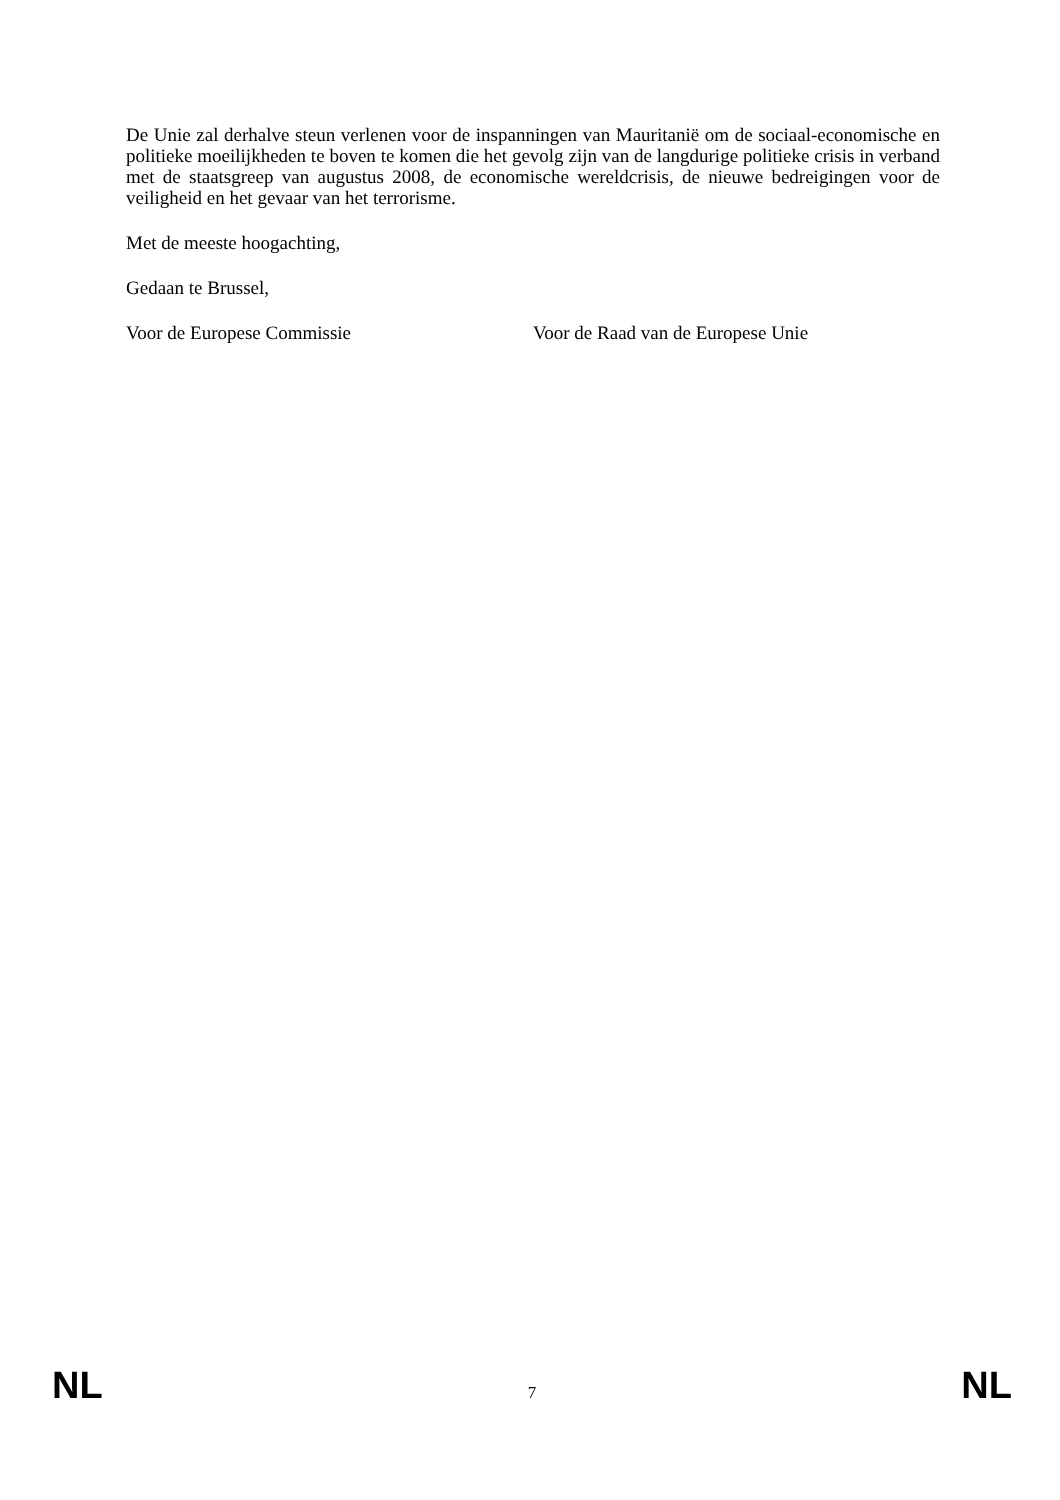De Unie zal derhalve steun verlenen voor de inspanningen van Mauritanië om de sociaal-economische en politieke moeilijkheden te boven te komen die het gevolg zijn van de langdurige politieke crisis in verband met de staatsgreep van augustus 2008, de economische wereldcrisis, de nieuwe bedreigingen voor de veiligheid en het gevaar van het terrorisme.
Met de meeste hoogachting,
Gedaan te Brussel,
Voor de Europese Commissie Voor de Raad van de Europese Unie
NL 7 NL